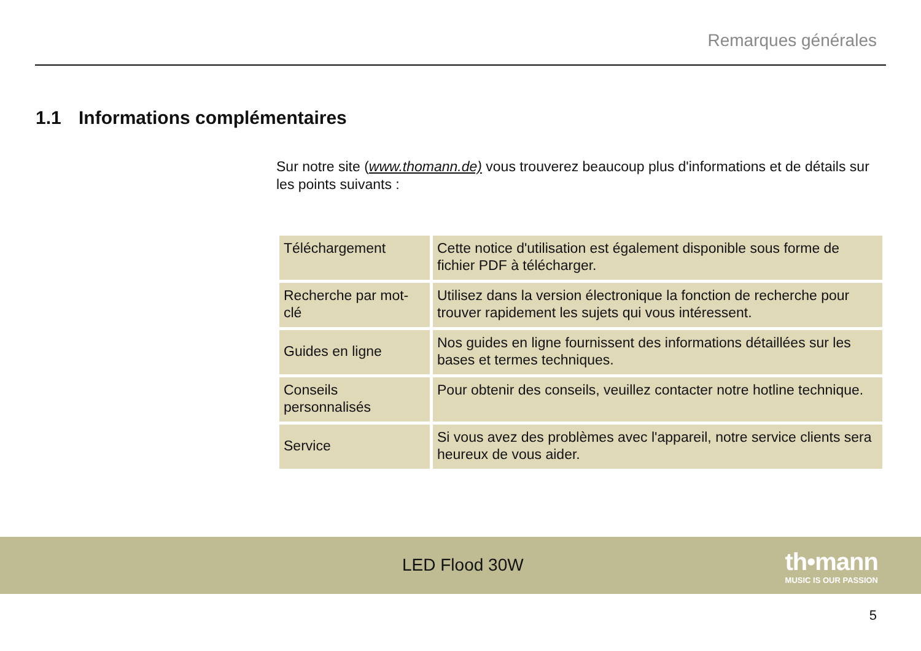Remarques générales
1.1 Informations complémentaires
Sur notre site (www.thomann.de) vous trouverez beaucoup plus d'informations et de détails sur les points suivants :
| Téléchargement | Cette notice d'utilisation est également disponible sous forme de fichier PDF à télécharger. |
| Recherche par mot-clé | Utilisez dans la version électronique la fonction de recherche pour trouver rapidement les sujets qui vous intéressent. |
| Guides en ligne | Nos guides en ligne fournissent des informations détaillées sur les bases et termes techniques. |
| Conseils personnalisés | Pour obtenir des conseils, veuillez contacter notre hotline technique. |
| Service | Si vous avez des problèmes avec l'appareil, notre service clients sera heureux de vous aider. |
LED Flood 30W
th•mann
MUSIC IS OUR PASSION
5